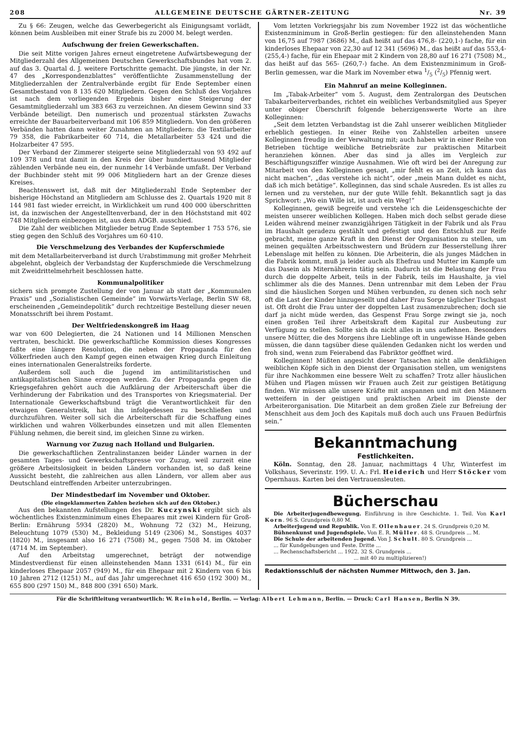208 ALLGEMEINE DEUTSCHE GÄRTNER-ZEITUNG Nr. 39
Zu § 66: Zeugen, welche das Gewerbegericht als Einigungsamt vorlädt, können beim Ausbleiben mit einer Strafe bis zu 2000 M. belegt werden.
Aufschwung der freien Gewerkschaften.
Die seit Mitte vorigen Jahres erneut eingetretene Aufwärtsbewegung der Mitgliederzahl des Allgemeinen Deutschen Gewerkschaftsbundes hat vom 2. auf das 3. Quartal d. J. weitere Fortschritte gemacht. Die jüngste, in der Nr. 47 des „Korrespondenzblattes“ veröffentlichte Zusammenstellung der Mitgliederzahlen der Zentralverbände ergibt für Ende September einen Gesamtbestand von 8 135 620 Mitgliedern. Gegen den Schluß des Vorjahres ist nach dem vorliegenden Ergebnis bisher eine Steigerung der Gesamtmitgliederzahl um 383 663 zu verzeichnen. An diesem Gewinn sind 33 Verbände beteiligt. Den numerisch und prozentual stärksten Zuwachs erreichte der Bauarbeiterverband mit 106 859 Mitgliedern. Von den größeren Verbänden hatten dann weiter Zunahmen an Mitgliedern: die Textilarbeiter 79 358, die Fabrikarbeiter 60 714, die Metallarbeiter 53 424 und die Holzarbeiter 47 595.
Der Verband der Zimmerer steigerte seine Mitgliederzahl von 93 492 auf 109 378 und trat damit in den Kreis der über hunderttausend Mitglieder zählenden Verbände neu ein, der nunmehr 14 Verbände umfaßt. Der Verband der Buchbinder steht mit 99 006 Mitgliedern hart an der Grenze dieses Kreises.
Beachtenswert ist, daß mit der Mitgliederzahl Ende September der bisherige Höchstand an Mitgliedern am Schlusse des 2. Quartals 1920 mit 8 144 981 fast wieder erreicht, in Wirklichkeit um rund 400 000 überschritten ist, da inzwischen der Angestelltenverband, der in den Höchststand mit 402 748 Mitgliedern einbezogen ist, aus dem ADGB. ausschied.
Die Zahl der weiblichen Mitglieder betrug Ende September 1 753 576, sie stieg gegen den Schluß des Vorjahres um 60 410.
Die Verschmelzung des Verbandes der Kupferschmiede
mit dem Metallarbeiterverband ist durch Urabstimmung mit großer Mehrheit abgelehnt, obgleich der Verbandstag der Kupferschmiede die Verschmelzung mit Zweidrittelmehrheit beschlossen hatte.
Kommunalpolitiker
sichern sich prompte Zustellung der von Januar ab statt der „Kommunalen Praxis“ und „Sozialistischen Gemeinde“ im Vorwärts-Verlage, Berlin SW 68, erscheinenden „Gemeindepolitik“ durch rechtzeitige Bestellung dieser neuen Monatsschrift bei ihrem Postamt.
Der Weltfriedenskongreß im Haag
war von 600 Delegierten, die 24 Nationen und 14 Millionen Menschen vertraten, beschickt. Die gewerkschaftliche Kommission dieses Kongresses faßte eine längere Resolution, die neben der Propaganda für den Völkerfrieden auch den Kampf gegen einen etwaigen Krieg durch Einleitung eines internationalen Generalstreiks forderte.
Außerdem soll auch die Jugend im antimilitaristischen und antikapitalistischen Sinne erzogen werden. Zu der Propaganda gegen die Kriegsgefahren gehört auch die Aufklärung der Arbeiterschaft über die Verhinderung der Fabrikation und des Transportes von Kriegsmaterial. Der Internationale Gewerkschaftsbund trägt die Verantwortlichkeit für den etwaigen Generalstreik, hat ihn infolgedessen zu beschließen und durchzuführen. Weiter soll sich die Arbeiterschaft für die Schaffung eines wirklichen und wahren Völkerbundes einsetzen und mit allen Elementen Fühlung nehmen, die bereit sind, im gleichen Sinne zu wirken.
Warnung vor Zuzug nach Holland und Bulgarien.
Die gewerkschaftlichen Zentralinstanzen beider Länder warnen in der gesamten Tages- und Gewerkschaftspresse vor Zuzug, weil zurzeit eine größere Arbeitslosigkeit in beiden Ländern vorhanden ist, so daß keine Aussicht besteht, die zahlreichen aus allen Ländern, vor allem aber aus Deutschland eintreffenden Arbeiter unterzubringen.
Der Mindestbedarf im November und Oktober.
(Die eingeklammerten Zahlen beziehen sich auf den Oktober.)
Aus den bekannten Aufstellungen des Dr. Kuczynski ergibt sich als wöchentliches Existenzminimum eines Ehepaares mit zwei Kindern für Groß-Berlin: Ernährung 5934 (2820) M., Wohnung 72 (32) M., Heizung, Beleuchtung 1079 (530) M., Bekleidung 5149 (2306) M., Sonstiges 4037 (1820) M., insgesamt also 16 271 (7508) M., gegen 7508 M. im Oktober (4714 M. im September).
Auf den Arbeitstag umgerechnet, beträgt der notwendige Mindestverdienst für einen alleinstehenden Mann 1331 (614) M., für ein kinderloses Ehepaar 2057 (949) M., für ein Ehepaar mit 2 Kindern von 6 bis 10 Jahren 2712 (1251) M., auf das Jahr umgerechnet 416 650 (192 300) M., 655 800 (297 150) M., 848 800 (391 650) Mark.
Vom letzten Vorkriegsjahr bis zum November 1922 ist das wöchentliche Existenzminimum in Groß-Berlin gestiegen: für den alleinstehenden Mann von 16,75 auf 7987 (3686) M., daß heißt auf das 476,8- (220,1-) fache, für ein kinderloses Ehepaar von 22,30 auf 12 341 (5696) M., das heißt auf das 553,4- (255,4-) fache, für ein Ehepaar mit 2 Kindern von 28,80 auf 16 271 (7508) M., das heißt auf das 565- (260,7-) fache. An dem Existenzminimum in Groß-Berlin gemessen, war die Mark im November etwa 1/5 (2/5) Pfennig wert.
Ein Mahnruf an meine Kolleginnen.
Im „Tabak-Arbeiter“ vom 5. August, dem Zentralorgan des Deutschen Tabakarbeiterverbandes, richtet ein weibliches Verbandsmitglied aus Speyer unter obiger Überschrift folgende beherzigenswerte Worte an ihre Kolleginnen:
„Seit dem letzten Verbandstag ist die Zahl unserer weiblichen Mitglieder erheblich gestiegen. In einer Reihe von Zahlstellen arbeiten unsere Kolleginnen freudig in der Verwaltung mit; auch haben wir in einer Reihe von Betrieben tüchtige weibliche Betriebsräte zur praktischen Mitarbeit heranziehen können. Aber das sind ja alles im Vergleich zur Beschäftigungsziffer winzige Ausnahmen. Wie oft wird bei der Anregung zur Mitarbeit von den Kolleginnen gesagt, „mir fehlt es an Zeit, ich kann das nicht machen“, „das verstehe ich nicht“, oder „mein Mann duldet es nicht, daß ich mich betätige“. Kolleginnen, das sind schale Ausreden. Es ist alles zu lernen und zu verstehen, nur der gute Wille fehlt. Bekanntlich sagt ja das Sprichwort: „Wo ein Wille ist, ist auch ein Weg!“
Kolleginnen, gewiß begreife und verstehe ich die Leidensgeschichte der meisten unserer weiblichen Kollegen. Haben mich doch selbst gerade diese Leiden während meiner zwanzigjährigen Tätigkeit in der Fabrik und als Frau im Haushalt geradezu gestählt und gefestigt und den Entschluß zur Reife gebracht, meine ganze Kraft in den Dienst der Organisation zu stellen, um meinen gequälten Arbeitsschwestern und Brüdern zur Besserstellung ihrer Lebenslage mit helfen zu können. Die Arbeiterin, die als junges Mädchen in die Fabrik kommt, muß ja leider auch als Ehefrau und Mutter im Kampfe um das Dasein als Miternährerin tätig sein. Dadurch ist die Belastung der Frau durch die doppelte Arbeit, teils in der Fabrik, teils im Haushalte, ja viel schlimmer als die des Mannes. Denn untrennbar mit dem Leben der Frau sind die häuslichen Sorgen und Mühen verbunden, zu denen sich noch sehr oft die Last der Kinder hinzugesellt und daher Frau Sorge täglicher Tischgast ist. Oft droht die Frau unter der doppelten Last zusamenzubrechen; doch sie darf ja nicht müde werden, das Gespenst Frau Sorge zwingt sie ja, noch einen großen Teil ihrer Arbeitskraft dem Kapital zur Ausbeutung zur Verfügung zu stellen. Sollte sich da nicht alles in uns auflehnen. Besonders unsere Mütter, die des Morgens ihre Lieblinge oft in ungewisse Hände geben müssen, die dann tagsüber diese quälenden Gedanken nicht los werden und froh sind, wenn zum Feierabend das Fabriktor geöffnet wird.
Kolleginnen! Müßten angesicht dieser Tatsachen nicht alle denkfähigen weiblichen Köpfe sich in den Dienst der Organisation stellen, um wenigstens für ihre Nachkommen eine bessere Welt zu schaffen? Trotz aller häuslichen Mühen und Plagen müssen wir Frauen auch Zeit zur geistigen Betätigung finden. Wir müssen alle unsere Kräfte mit anspannen und mit den Männern wetteifern in der geistigen und praktischen Arbeit im Dienste der Arbeiterorganisation. Die Mitarbeit an dem großen Ziele zur Befreiung der Menschheit aus dem Joch des Kapitals muß doch auch uns Frauen Bedürfnis sein.“
Bekanntmachung
Festlichkeiten.
Köln. Sonntag, den 28. Januar, nachmittags 4 Uhr, Winterfest im Volkshaus, Severinstr. 199. U. A.: Frl. Heiderich und Herr Stöcker vom Opernhaus. Karten bei den Vertrauensleuten.
Bücherschau
Die Arbeiterjugendbewegung. Einführung in ihre Geschichte. 1. Teil. Von Karl Korn. 96 S. Grundpreis 0,80 M.
Arbeiterjugend und Republik. Von E. Ollenhauer. 24 S. Grundpreis 0,20 M.
Bühnenkunst und Jugendspiele. Von E. R. Müller. 48 S. Grundpreis ... M.
Die Schule der arbeitenden Jugend. Von J. Schult. 80 S. Grundpreis ...
... für Kundgebungen und Feste. Dritte ...
... Rechenschaftsbericht ... 1922. 32 S. Grundpreis ...
... mit 40 zu multiplizieren!)
Redaktionsschluß der nächsten Nummer Mittwoch, den 3. Jan.
Für die Schriftleitung verantwortlich: W. Reinhold, Berlin. — Verlag: Albert Lehmann, Berlin. — Druck: Carl Hansen, Berlin N 39.